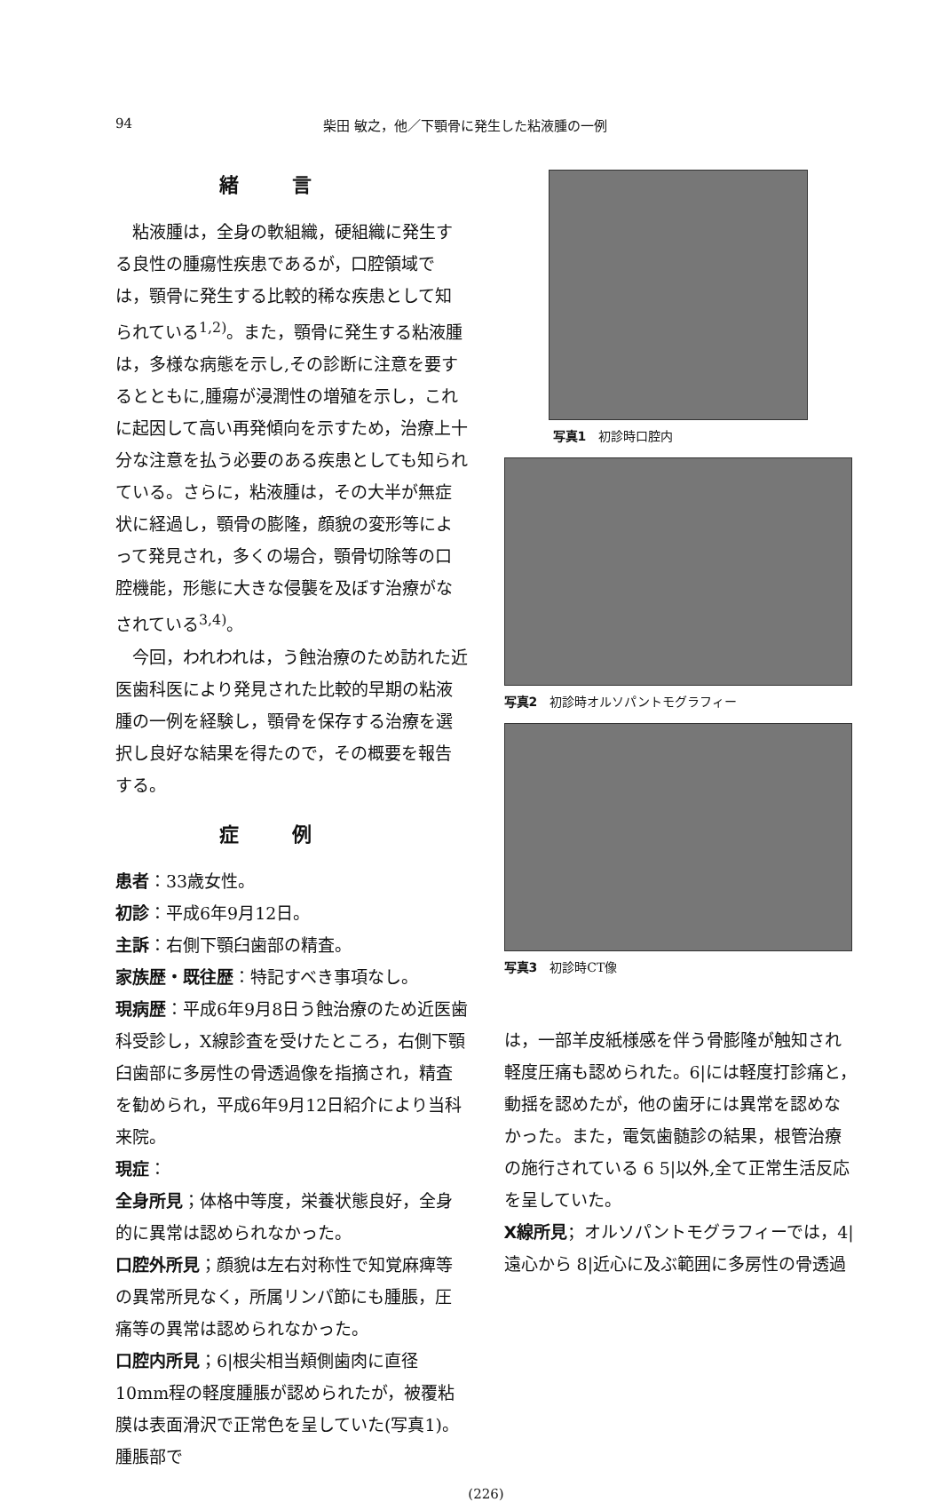94 柴田 敏之，他／下顎骨に発生した粘液腫の一例
緒言
粘液腫は，全身の軟組織，硬組織に発生する良性の腫瘍性疾患であるが，口腔領域では，顎骨に発生する比較的稀な疾患として知られている<sup>1,2)</sup>。また，顎骨に発生する粘液腫は，多様な病態を示し,その診断に注意を要するとともに,腫瘍が浸潤性の増殖を示し，これに起因して高い再発傾向を示すため，治療上十分な注意を払う必要のある疾患としても知られている。さらに，粘液腫は，その大半が無症状に経過し，顎骨の膨隆，顔貌の変形等によって発見され，多くの場合，顎骨切除等の口腔機能，形態に大きな侵襲を及ぼす治療がなされている<sup>3,4)</sup>。
今回，われわれは，う蝕治療のため訪れた近医歯科医により発見された比較的早期の粘液腫の一例を経験し，顎骨を保存する治療を選択し良好な結果を得たので，その概要を報告する。
症例
患者：33歳女性。
初診：平成6年9月12日。
主訴：右側下顎臼歯部の精査。
家族歴・既往歴：特記すべき事項なし。
現病歴：平成6年9月8日う蝕治療のため近医歯科受診し，X線診査を受けたところ，右側下顎臼歯部に多房性の骨透過像を指摘され，精査を勧められ，平成6年9月12日紹介により当科来院。
現症：
全身所見；体格中等度，栄養状態良好，全身的に異常は認められなかった。
口腔外所見；顔貌は左右対称性で知覚麻痺等の異常所見なく，所属リンパ節にも腫脹，圧痛等の異常は認められなかった。
口腔内所見；6|根尖相当頬側歯肉に直径10mm程の軽度腫脹が認められたが，被覆粘膜は表面滑沢で正常色を呈していた(写真1)。腫脹部で
写真1　初診時口腔内
写真2　初診時オルソパントモグラフィー
写真3　初診時CT像
は，一部羊皮紙様感を伴う骨膨隆が触知され軽度圧痛も認められた。6|には軽度打診痛と，動揺を認めたが，他の歯牙には異常を認めなかった。また，電気歯髄診の結果，根管治療の施行されている 6 5|以外,全て正常生活反応を呈していた。
X線所見；オルソパントモグラフィーでは，4|遠心から 8|近心に及ぶ範囲に多房性の骨透過
(226)